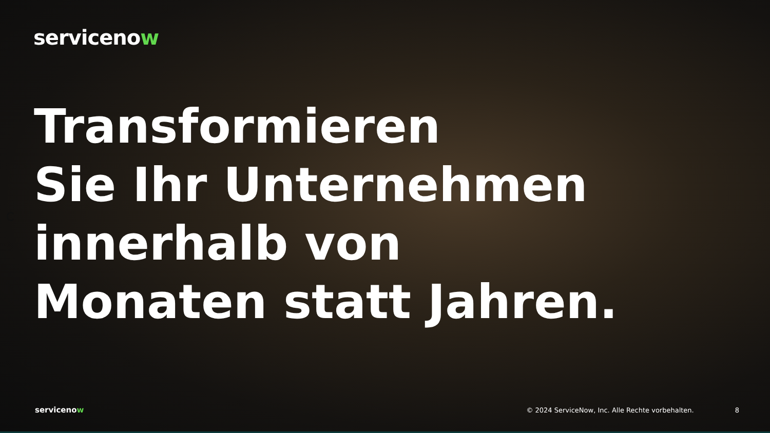servicenow
C
Transformieren
Sie Ihr Unternehmen
innerhalb von
Monaten statt Jahren.
servicenow © 2024 ServiceNow, Inc. Alle Rechte vorbehalten. 8